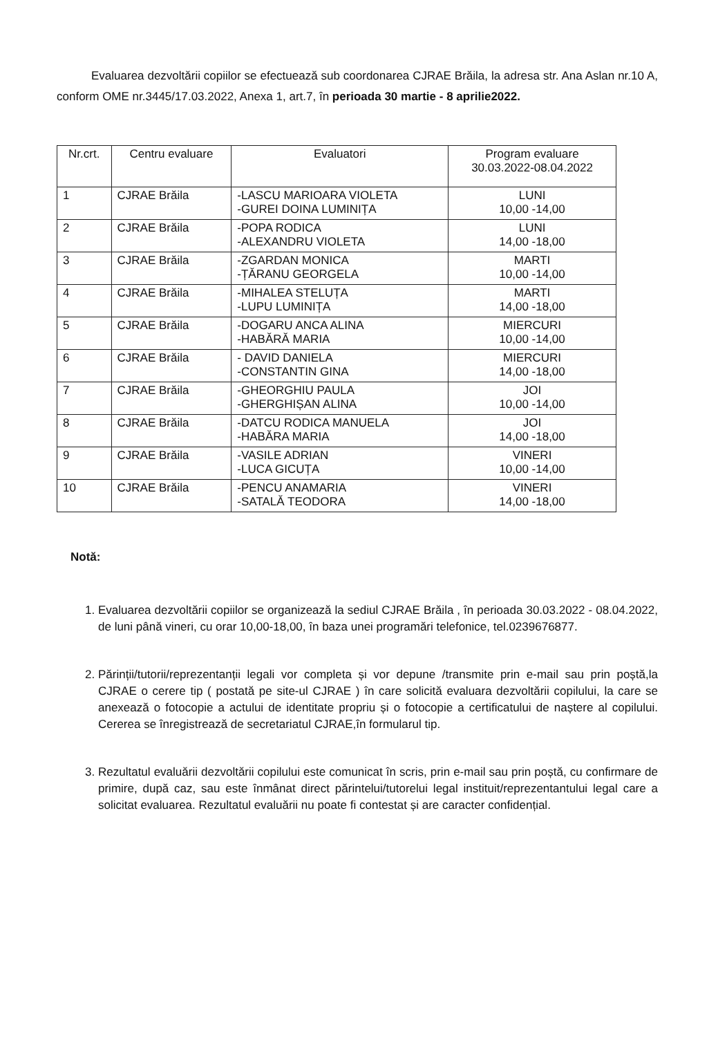Evaluarea dezvoltării copiilor se efectuează sub coordonarea CJRAE Brăila, la adresa str. Ana Aslan nr.10 A, conform OME nr.3445/17.03.2022, Anexa 1, art.7, în perioada 30 martie - 8 aprilie2022.
| Nr.crt. | Centru evaluare | Evaluatori | Program evaluare 30.03.2022-08.04.2022 |
| --- | --- | --- | --- |
| 1 | CJRAE Brăila | -LASCU MARIOARA VIOLETA -GUREI DOINA LUMINIȚA | LUNI 10,00 -14,00 |
| 2 | CJRAE Brăila | -POPA RODICA -ALEXANDRU VIOLETA | LUNI 14,00 -18,00 |
| 3 | CJRAE Brăila | -ZGARDAN MONICA -ȚĂRANU GEORGELA | MARTI 10,00 -14,00 |
| 4 | CJRAE Brăila | -MIHALEA STELUȚA -LUPU LUMINIȚA | MARTI 14,00 -18,00 |
| 5 | CJRAE Brăila | -DOGARU ANCA ALINA -HABĂRĂ MARIA | MIERCURI 10,00 -14,00 |
| 6 | CJRAE Brăila | - DAVID DANIELA -CONSTANTIN GINA | MIERCURI 14,00 -18,00 |
| 7 | CJRAE Brăila | -GHEORGHIU PAULA -GHERGHIȘAN ALINA | JOI 10,00 -14,00 |
| 8 | CJRAE Brăila | -DATCU RODICA MANUELA -HABĂRA MARIA | JOI 14,00 -18,00 |
| 9 | CJRAE Brăila | -VASILE ADRIAN -LUCA GICUȚA | VINERI 10,00 -14,00 |
| 10 | CJRAE Brăila | -PENCU ANAMARIA -SATALĂ TEODORA | VINERI 14,00 -18,00 |
Notă:
1. Evaluarea dezvoltării copiilor se organizează la sediul CJRAE Brăila , în perioada 30.03.2022 - 08.04.2022, de luni până vineri, cu orar 10,00-18,00, în baza unei programări telefonice, tel.0239676877.
2. Părinții/tutorii/reprezentanții legali vor completa și vor depune /transmite prin e-mail sau prin poștă,la CJRAE o cerere tip ( postată pe site-ul CJRAE ) în care solicită evaluara dezvoltării copilului, la care se anexează o fotocopie a actului de identitate propriu și o fotocopie a certificatului de naștere al copilului. Cererea se înregistrează de secretariatul CJRAE,în formularul tip.
3. Rezultatul evaluării dezvoltării copilului este comunicat în scris, prin e-mail sau prin poștă, cu confirmare de primire, după caz, sau este înmânat direct părintelui/tutorelui legal instituit/reprezentantului legal care a solicitat evaluarea. Rezultatul evaluării nu poate fi contestat și are caracter confidențial.